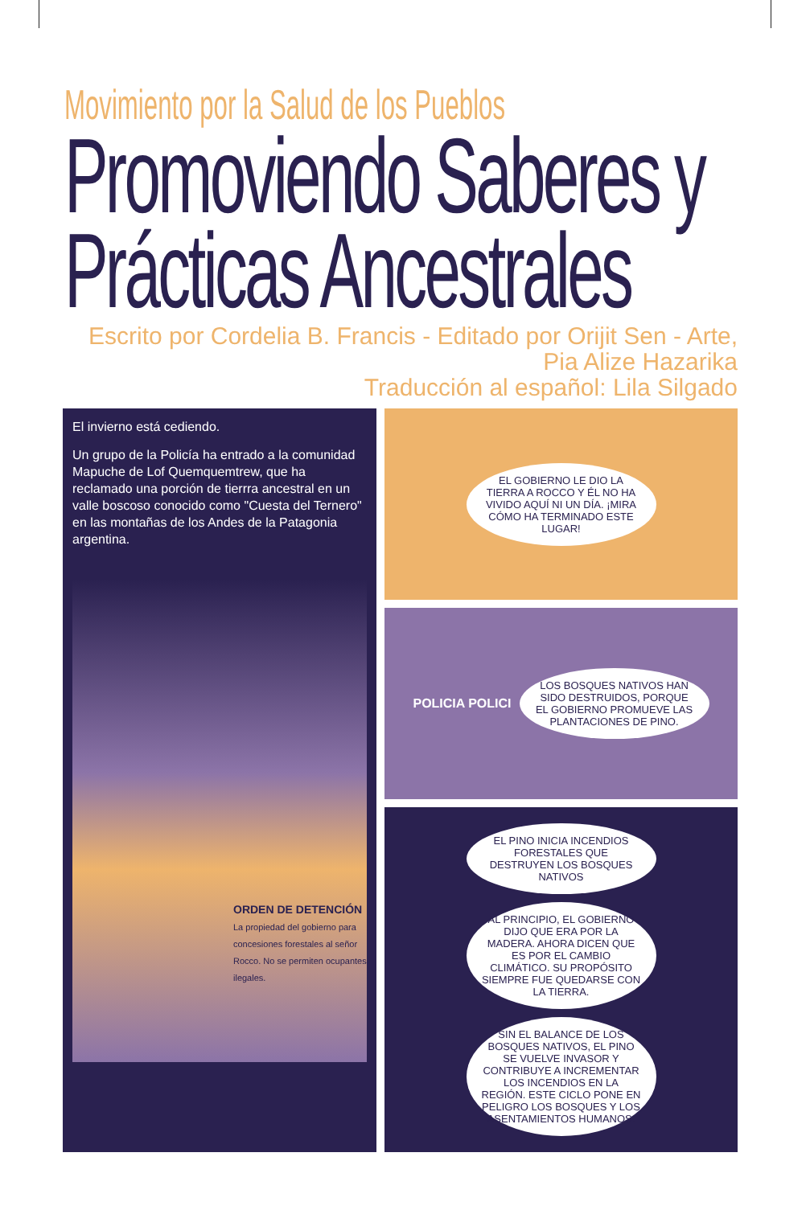Movimiento por la Salud de los Pueblos
Promoviendo Saberes y
Prácticas Ancestrales
Escrito por Cordelia B. Francis - Editado por Orijit Sen - Arte, Pia Alize Hazarika
Traducción al español: Lila Silgado
El invierno está cediendo.
Un grupo de la Policía ha entrado a la comunidad Mapuche de Lof Quemquemtrew, que ha reclamado una porción de tierrra ancestral en un valle boscoso conocido como "Cuesta del Ternero" en las montañas de los Andes de la Patagonia argentina.
ORDEN DE DETENCIÓN
La propiedad del gobierno para concesiones forestales al señor Rocco. No se permiten ocupantes ilegales.
EL GOBIERNO LE DIO LA TIERRA A ROCCO Y ÉL NO HA VIVIDO AQUÍ NI UN DÍA. ¡MIRA CÓMO HA TERMINADO ESTE LUGAR!
POLICIA POLICI
LOS BOSQUES NATIVOS HAN SIDO DESTRUIDOS, PORQUE EL GOBIERNO PROMUEVE LAS PLANTACIONES DE PINO.
EL PINO INICIA INCENDIOS FORESTALES QUE DESTRUYEN LOS BOSQUES NATIVOS
AL PRINCIPIO, EL GOBIERNO DIJO QUE ERA POR LA MADERA. AHORA DICEN QUE ES POR EL CAMBIO CLIMÁTICO. SU PROPÓSITO SIEMPRE FUE QUEDARSE CON LA TIERRA.
SIN EL BALANCE DE LOS BOSQUES NATIVOS, EL PINO SE VUELVE INVASOR Y CONTRIBUYE A INCREMENTAR LOS INCENDIOS EN LA REGIÓN. ESTE CICLO PONE EN PELIGRO LOS BOSQUES Y LOS ASENTAMIENTOS HUMANOS.